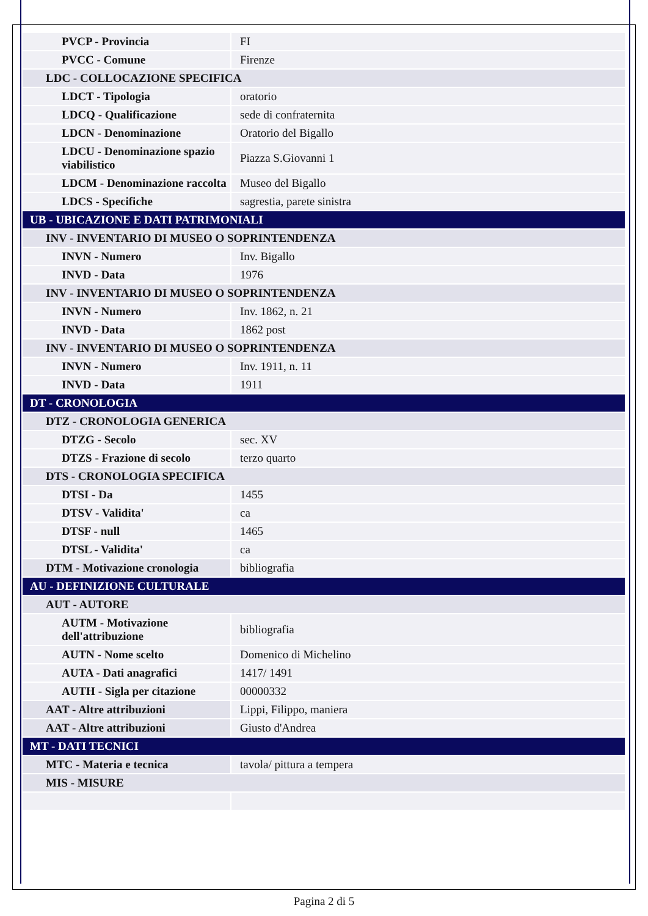| PVCP - Provincia | FI |
| PVCC - Comune | Firenze |
| LDC - COLLOCAZIONE SPECIFICA | |
| LDCT - Tipologia | oratorio |
| LDCQ - Qualificazione | sede di confraternita |
| LDCN - Denominazione | Oratorio del Bigallo |
| LDCU - Denominazione spazio viabilistico | Piazza S.Giovanni 1 |
| LDCM - Denominazione raccolta | Museo del Bigallo |
| LDCS - Specifiche | sagrestia, parete sinistra |
| UB - UBICAZIONE E DATI PATRIMONIALI | |
| INV - INVENTARIO DI MUSEO O SOPRINTENDENZA | |
| INVN - Numero | Inv. Bigallo |
| INVD - Data | 1976 |
| INV - INVENTARIO DI MUSEO O SOPRINTENDENZA | |
| INVN - Numero | Inv. 1862, n. 21 |
| INVD - Data | 1862 post |
| INV - INVENTARIO DI MUSEO O SOPRINTENDENZA | |
| INVN - Numero | Inv. 1911, n. 11 |
| INVD - Data | 1911 |
| DT - CRONOLOGIA | |
| DTZ - CRONOLOGIA GENERICA | |
| DTZG - Secolo | sec. XV |
| DTZS - Frazione di secolo | terzo quarto |
| DTS - CRONOLOGIA SPECIFICA | |
| DTSI - Da | 1455 |
| DTSV - Validita' | ca |
| DTSF - null | 1465 |
| DTSL - Validita' | ca |
| DTM - Motivazione cronologia | bibliografia |
| AU - DEFINIZIONE CULTURALE | |
| AUT - AUTORE | |
| AUTM - Motivazione dell'attribuzione | bibliografia |
| AUTN - Nome scelto | Domenico di Michelino |
| AUTA - Dati anagrafici | 1417/ 1491 |
| AUTH - Sigla per citazione | 00000332 |
| AAT - Altre attribuzioni | Lippi, Filippo, maniera |
| AAT - Altre attribuzioni | Giusto d'Andrea |
| MT - DATI TECNICI | |
| MTC - Materia e tecnica | tavola/ pittura a tempera |
| MIS - MISURE | |
Pagina 2 di 5